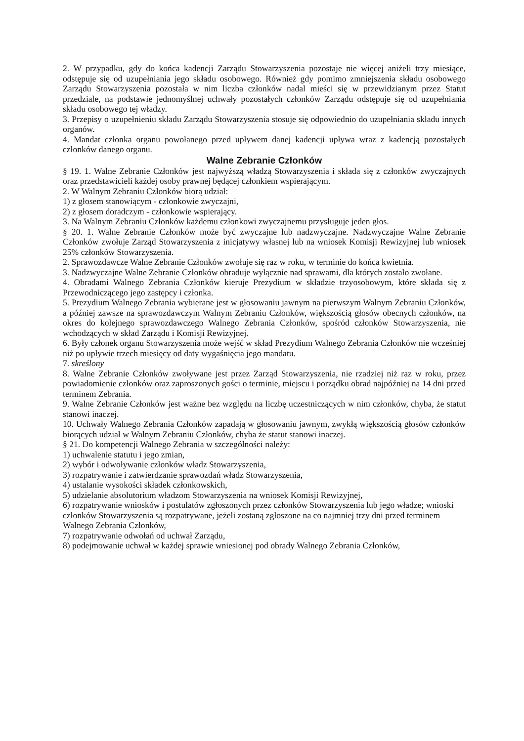2. W przypadku, gdy do końca kadencji Zarządu Stowarzyszenia pozostaje nie więcej aniżeli trzy miesiące, odstępuje się od uzupełniania jego składu osobowego. Również gdy pomimo zmniejszenia składu osobowego Zarządu Stowarzyszenia pozostała w nim liczba członków nadal mieści się w przewidzianym przez Statut przedziale, na podstawie jednomyślnej uchwały pozostałych członków Zarządu odstępuje się od uzupełniania składu osobowego tej władzy.
3. Przepisy o uzupełnieniu składu Zarządu Stowarzyszenia stosuje się odpowiednio do uzupełniania składu innych organów.
4. Mandat członka organu powołanego przed upływem danej kadencji upływa wraz z kadencją pozostałych członków danego organu.
Walne Zebranie Członków
§ 19. 1. Walne Zebranie Członków jest najwyższą władzą Stowarzyszenia i składa się z członków zwyczajnych oraz przedstawicieli każdej osoby prawnej będącej członkiem wspierającym.
2. W Walnym Zebraniu Członków biorą udział:
1) z głosem stanowiącym - członkowie zwyczajni,
2) z głosem doradczym - członkowie wspierający.
3. Na Walnym Zebraniu Członków każdemu członkowi zwyczajnemu przysługuje jeden głos.
§ 20. 1. Walne Zebranie Członków może być zwyczajne lub nadzwyczajne. Nadzwyczajne Walne Zebranie Członków zwołuje Zarząd Stowarzyszenia z inicjatywy własnej lub na wniosek Komisji Rewizyjnej lub wniosek 25% członków Stowarzyszenia.
2. Sprawozdawcze Walne Zebranie Członków zwołuje się raz w roku, w terminie do końca kwietnia.
3. Nadzwyczajne Walne Zebranie Członków obraduje wyłącznie nad sprawami, dla których zostało zwołane.
4. Obradami Walnego Zebrania Członków kieruje Prezydium w składzie trzyosobowym, które składa się z Przewodniczącego jego zastępcy i członka.
5. Prezydium Walnego Zebrania wybierane jest w głosowaniu jawnym na pierwszym Walnym Zebraniu Członków, a później zawsze na sprawozdawczym Walnym Zebraniu Członków, większością głosów obecnych członków, na okres do kolejnego sprawozdawczego Walnego Zebrania Członków, spośród członków Stowarzyszenia, nie wchodzących w skład Zarządu i Komisji Rewizyjnej.
6. Były członek organu Stowarzyszenia może wejść w skład Prezydium Walnego Zebrania Członków nie wcześniej niż po upływie trzech miesięcy od daty wygaśnięcia jego mandatu.
7. skreślony
8. Walne Zebranie Członków zwoływane jest przez Zarząd Stowarzyszenia, nie rzadziej niż raz w roku, przez powiadomienie członków oraz zaproszonych gości o terminie, miejscu i porządku obrad najpóźniej na 14 dni przed terminem Zebrania.
9. Walne Zebranie Członków jest ważne bez względu na liczbę uczestniczących w nim członków, chyba, że statut stanowi inaczej.
10. Uchwały Walnego Zebrania Członków zapadają w głosowaniu jawnym, zwykłą większością głosów członków biorących udział w Walnym Zebraniu Członków, chyba że statut stanowi inaczej.
§ 21. Do kompetencji Walnego Zebrania w szczególności należy:
1) uchwalenie statutu i jego zmian,
2) wybór i odwoływanie członków władz Stowarzyszenia,
3) rozpatrywanie i zatwierdzanie sprawozdań władz Stowarzyszenia,
4) ustalanie wysokości składek członkowskich,
5) udzielanie absolutorium władzom Stowarzyszenia na wniosek Komisji Rewizyjnej,
6) rozpatrywanie wniosków i postulatów zgłoszonych przez członków Stowarzyszenia lub jego władze; wnioski członków Stowarzyszenia są rozpatrywane, jeżeli zostaną zgłoszone na co najmniej trzy dni przed terminem Walnego Zebrania Członków,
7) rozpatrywanie odwołań od uchwał Zarządu,
8) podejmowanie uchwał w każdej sprawie wniesionej pod obrady Walnego Zebrania Członków,